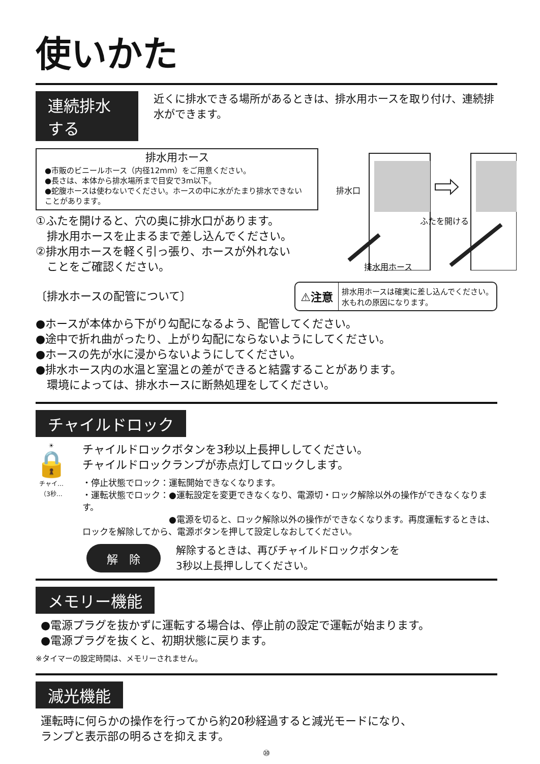使いかた
連続排水する
近くに排水できる場所があるときは、排水用ホースを取り付け、連続排水ができます。
排水用ホース
●市販のビニールホース（内径12mm）をご用意ください。
●長さは、本体から排水場所まで目安で3m以下。
●蛇腹ホースは使わないでください。ホースの中に水がたまり排水できないことがあります。
①ふたを開けると、穴の奥に排水口があります。
　排水用ホースを止まるまで差し込んでください。
②排水用ホースを軽く引っ張り、ホースが外れない
　ことをご確認ください。
排水口
ふたを開ける
排水用ホース
〔排水ホースの配管について〕
⚠注意
排水用ホースは確実に差し込んでください。
水もれの原因になります。
●ホースが本体から下がり勾配になるよう、配管してください。
●途中で折れ曲がったり、上がり勾配にならないようにしてください。
●ホースの先が水に浸からないようにしてください。
●排水ホース内の水温と室温との差ができると結露することがあります。
　環境によっては、排水ホースに断熱処理をしてください。
チャイルドロック
☀
🔒
チャイ…
（3秒…
チャイルドロックボタンを3秒以上長押ししてください。
チャイルドロックランプが赤点灯してロックします。
・停止状態でロック：運転開始できなくなります。
・運転状態でロック：●運転設定を変更できなくなり、電源切・ロック解除以外の操作ができなくなります。
　　　　　　　　　　●電源を切ると、ロック解除以外の操作ができなくなります。再度運転するときは、ロックを解除してから、電源ボタンを押して設定しなおしてください。
解　除
解除するときは、再びチャイルドロックボタンを
3秒以上長押ししてください。
メモリー機能
●電源プラグを抜かずに運転する場合は、停止前の設定で運転が始まります。
●電源プラグを抜くと、初期状態に戻ります。
※タイマーの設定時間は、メモリーされません。
減光機能
運転時に何らかの操作を行ってから約20秒経過すると減光モードになり、
ランプと表示部の明るさを抑えます。
⑩